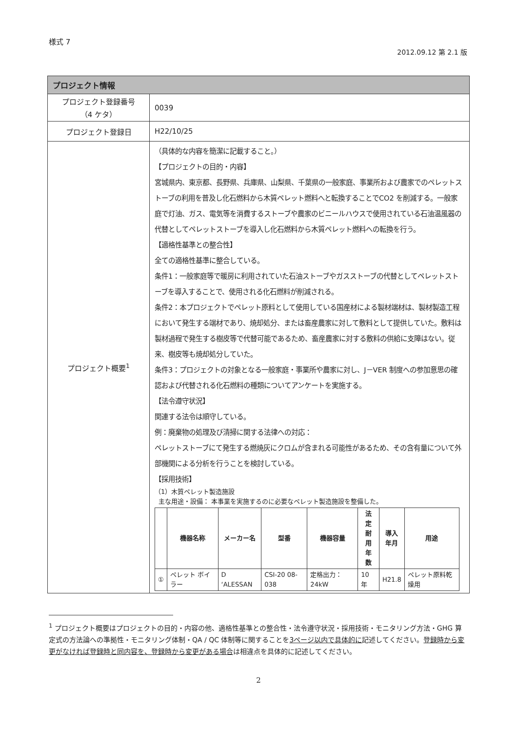様式 7
2012.09.12 第 2.1 版
| プロジェクト情報 | |
| --- | --- |
| プロジェクト登録番号 （4 ケタ） | 0039 |
| プロジェクト登録日 | H22/10/25 |
| プロジェクト概要<sup>1</sup> | （具体的な内容を簡潔に記載すること。） 【プロジェクトの目的・内容】 宮城県内、東京都、長野県、兵庫県、山梨県、千葉県の一般家庭、事業所および農家でのペレットストーブの利用を普及し化石燃料から木質ペレット燃料へと転換することでCO2 を削減する。一般家庭で灯油、ガス、電気等を消費するストーブや農家のビニールハウスで使用されている石油温風器の代替としてペレットストーブを導入し化石燃料から木質ペレット燃料への転換を行う。 【適格性基準との整合性】 全ての適格性基準に整合している。 条件1：一般家庭等で暖房に利用されていた石油ストーブやガスストーブの代替としてペレットストーブを導入することで、使用される化石燃料が削減される。 条件2：本プロジェクトでペレット原料として使用している国産材による製材端材は、製材製造工程において発生する端材であり、焼却処分、または畜産農家に対して敷料として提供していた。敷料は製材過程で発生する樹皮等で代替可能であるため、畜産農家に対する敷料の供給に支障はない。従来、樹皮等も焼却処分していた。 条件3：プロジェクトの対象となる一般家庭・事業所や農家に対し、J－VER 制度への参加意思の確認および代替される化石燃料の種類についてアンケートを実施する。 【法令遵守状況】 関連する法令は順守している。 例：廃棄物の処理及び清掃に関する法律への対応： ペレットストーブにて発生する燃焼灰にクロムが含まれる可能性があるため、その含有量について外部機関による分析を行うことを検討している。 【採用技術】 （1）木質ペレット製造施設 主な用途・設備： 本事業を実施するのに必要なペレット製造施設を整備した。 / / 機器名称 / メーカー名 / 型番 / 機器容量 / 法 定 耐 用 年 数 / 導入 年月 / 用途 / / --- / --- / --- / --- / --- / --- / --- / --- / / ① / ペレット ボイラー / D ‘ALESSAN / CSI-20 08-038 / 定格出力：24kW / 10 年 / H21.8 / ペレット原料乾燥用 / |
<sup>1</sup> プロジェクト概要はプロジェクトの目的・内容の他、適格性基準との整合性・法令遵守状況・採用技術・モニタリング方法・GHG 算定式の方法論への準拠性・モニタリング体制・QA / QC 体制等に関することを3ページ以内で具体的に記述してください。登録時から変更がなければ登録時と同内容を、登録時から変更がある場合は相違点を具体的に記述してください。
2